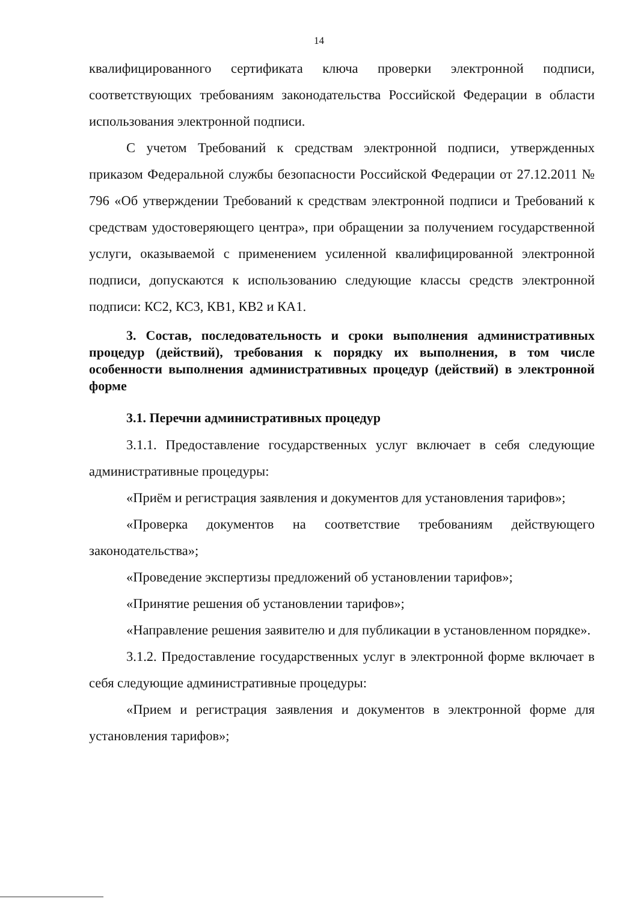14
квалифицированного сертификата ключа проверки электронной подписи, соответствующих требованиям законодательства Российской Федерации в области использования электронной подписи.
С учетом Требований к средствам электронной подписи, утвержденных приказом Федеральной службы безопасности Российской Федерации от 27.12.2011 № 796 «Об утверждении Требований к средствам электронной подписи и Требований к средствам удостоверяющего центра», при обращении за получением государственной услуги, оказываемой с применением усиленной квалифицированной электронной подписи, допускаются к использованию следующие классы средств электронной подписи: КС2, КС3, КВ1, КВ2 и КА1.
3. Состав, последовательность и сроки выполнения административных процедур (действий), требования к порядку их выполнения, в том числе особенности выполнения административных процедур (действий) в электронной форме
3.1. Перечни административных процедур
3.1.1. Предоставление государственных услуг включает в себя следующие административные процедуры:
«Приём и регистрация заявления и документов для установления тарифов»;
«Проверка документов на соответствие требованиям действующего законодательства»;
«Проведение экспертизы предложений об установлении тарифов»;
«Принятие решения об установлении тарифов»;
«Направление решения заявителю и для публикации в установленном порядке».
3.1.2. Предоставление государственных услуг в электронной форме включает в себя следующие административные процедуры:
«Прием и регистрация заявления и документов в электронной форме для установления тарифов»;